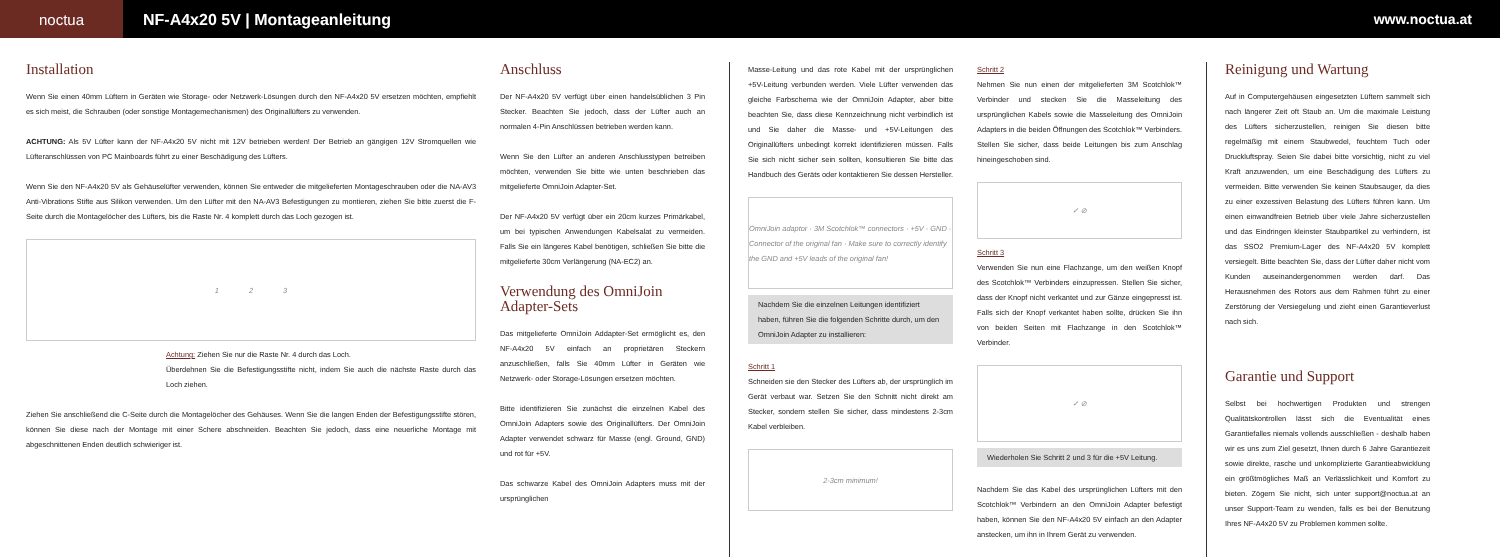noctua
NF-A4x20 5V | Montageanleitung www.noctua.at
Installation
Wenn Sie einen 40mm Lüftern in Geräten wie Storage- oder Netzwerk-Lösungen durch den NF-A4x20 5V ersetzen möchten, empfiehlt es sich meist, die Schrauben (oder sonstige Montagemechanismen) des Originallüfters zu verwenden.
ACHTUNG: Als 5V Lüfter kann der NF-A4x20 5V nicht mit 12V betrieben werden! Der Betrieb an gängigen 12V Stromquellen wie Lüfteranschlüssen von PC Mainboards führt zu einer Beschädigung des Lüfters.
Wenn Sie den NF-A4x20 5V als Gehäuselüfter verwenden, können Sie entweder die mitgelieferten Montageschrauben oder die NA-AV3 Anti-Vibrations Stifte aus Silikon verwenden. Um den Lüfter mit den NA-AV3 Befestigungen zu montieren, ziehen Sie bitte zuerst die F-Seite durch die Montagelöcher des Lüfters, bis die Raste Nr. 4 komplett durch das Loch gezogen ist.
1 2 3
Achtung: Ziehen Sie nur die Raste Nr. 4 durch das Loch.
Überdehnen Sie die Befestigungsstifte nicht, indem Sie auch die nächste Raste durch das Loch ziehen.
Ziehen Sie anschließend die C-Seite durch die Montagelöcher des Gehäuses. Wenn Sie die langen Enden der Befestigungsstifte stören, können Sie diese nach der Montage mit einer Schere abschneiden. Beachten Sie jedoch, dass eine neuerliche Montage mit abgeschnittenen Enden deutlich schwieriger ist.
Anschluss
Der NF-A4x20 5V verfügt über einen handelsüblichen 3 Pin Stecker. Beachten Sie jedoch, dass der Lüfter auch an normalen 4-Pin Anschlüssen betrieben werden kann.
Wenn Sie den Lüfter an anderen Anschlusstypen betreiben möchten, verwenden Sie bitte wie unten beschrieben das mitgelieferte OmniJoin Adapter-Set.
Der NF-A4x20 5V verfügt über ein 20cm kurzes Primärkabel, um bei typischen Anwendungen Kabelsalat zu vermeiden. Falls Sie ein längeres Kabel benötigen, schließen Sie bitte die mitgelieferte 30cm Verlängerung (NA-EC2) an.
Verwendung des OmniJoin Adapter-Sets
Das mitgelieferte OmniJoin Addapter-Set ermöglicht es, den NF-A4x20 5V einfach an proprietären Steckern anzuschließen, falls Sie 40mm Lüfter in Geräten wie Netzwerk- oder Storage-Lösungen ersetzen möchten.
Bitte identifizieren Sie zunächst die einzelnen Kabel des OmniJoin Adapters sowie des Originallüfters. Der OmniJoin Adapter verwendet schwarz für Masse (engl. Ground, GND) und rot für +5V.
Das schwarze Kabel des OmniJoin Adapters muss mit der ursprünglichen
Masse-Leitung und das rote Kabel mit der ursprünglichen +5V-Leitung verbunden werden. Viele Lüfter verwenden das gleiche Farbschema wie der OmniJoin Adapter, aber bitte beachten Sie, dass diese Kennzeichnung nicht verbindlich ist und Sie daher die Masse- und +5V-Leitungen des Originallüfters unbedingt korrekt identifizieren müssen. Falls Sie sich nicht sicher sein sollten, konsultieren Sie bitte das Handbuch des Geräts oder kontaktieren Sie dessen Hersteller.
OmniJoin adaptor · 3M Scotchlok™ connectors · +5V · GND · Connector of the original fan · Make sure to correctly identify the GND and +5V leads of the original fan!
Nachdem Sie die einzelnen Leitungen identifiziert haben, führen Sie die folgenden Schritte durch, um den OmniJoin Adapter zu installieren:
Schritt 1
Schneiden sie den Stecker des Lüfters ab, der ursprünglich im Gerät verbaut war. Setzen Sie den Schnitt nicht direkt am Stecker, sondern stellen Sie sicher, dass mindestens 2-3cm Kabel verbleiben.
2-3cm minimum!
Schritt 2
Nehmen Sie nun einen der mitgelieferten 3M Scotchlok™ Verbinder und stecken Sie die Masseleitung des ursprünglichen Kabels sowie die Masseleitung des OmniJoin Adapters in die beiden Öffnungen des Scotchlok™ Verbinders. Stellen Sie sicher, dass beide Leitungen bis zum Anschlag hineingeschoben sind.
✓ ⊘
Schritt 3
Verwenden Sie nun eine Flachzange, um den weißen Knopf des Scotchlok™ Verbinders einzupressen. Stellen Sie sicher, dass der Knopf nicht verkantet und zur Gänze eingepresst ist. Falls sich der Knopf verkantet haben sollte, drücken Sie ihn von beiden Seiten mit Flachzange in den Scotchlok™ Verbinder.
✓ ⊘
Wiederholen Sie Schritt 2 und 3 für die +5V Leitung.
Nachdem Sie das Kabel des ursprünglichen Lüfters mit den Scotchlok™ Verbindern an den OmniJoin Adapter befestigt haben, können Sie den NF-A4x20 5V einfach an den Adapter anstecken, um ihn in Ihrem Gerät zu verwenden.
Reinigung und Wartung
Auf in Computergehäusen eingesetzten Lüftern sammelt sich nach längerer Zeit oft Staub an. Um die maximale Leistung des Lüfters sicherzustellen, reinigen Sie diesen bitte regelmäßig mit einem Staubwedel, feuchtem Tuch oder Druckluftspray. Seien Sie dabei bitte vorsichtig, nicht zu viel Kraft anzuwenden, um eine Beschädigung des Lüfters zu vermeiden. Bitte verwenden Sie keinen Staubsauger, da dies zu einer exzessiven Belastung des Lüfters führen kann. Um einen einwandfreien Betrieb über viele Jahre sicherzustellen und das Eindringen kleinster Staubpartikel zu verhindern, ist das SSO2 Premium-Lager des NF-A4x20 5V komplett versiegelt. Bitte beachten Sie, dass der Lüfter daher nicht vom Kunden auseinandergenommen werden darf. Das Herausnehmen des Rotors aus dem Rahmen führt zu einer Zerstörung der Versiegelung und zieht einen Garantieverlust nach sich.
Garantie und Support
Selbst bei hochwertigen Produkten und strengen Qualitätskontrollen lässt sich die Eventualität eines Garantiefalles niemals vollends ausschließen - deshalb haben wir es uns zum Ziel gesetzt, Ihnen durch 6 Jahre Garantiezeit sowie direkte, rasche und unkomplizierte Garantieabwicklung ein größtmögliches Maß an Verlässlichkeit und Komfort zu bieten. Zögern Sie nicht, sich unter support@noctua.at an unser Support-Team zu wenden, falls es bei der Benutzung Ihres NF-A4x20 5V zu Problemen kommen sollte.